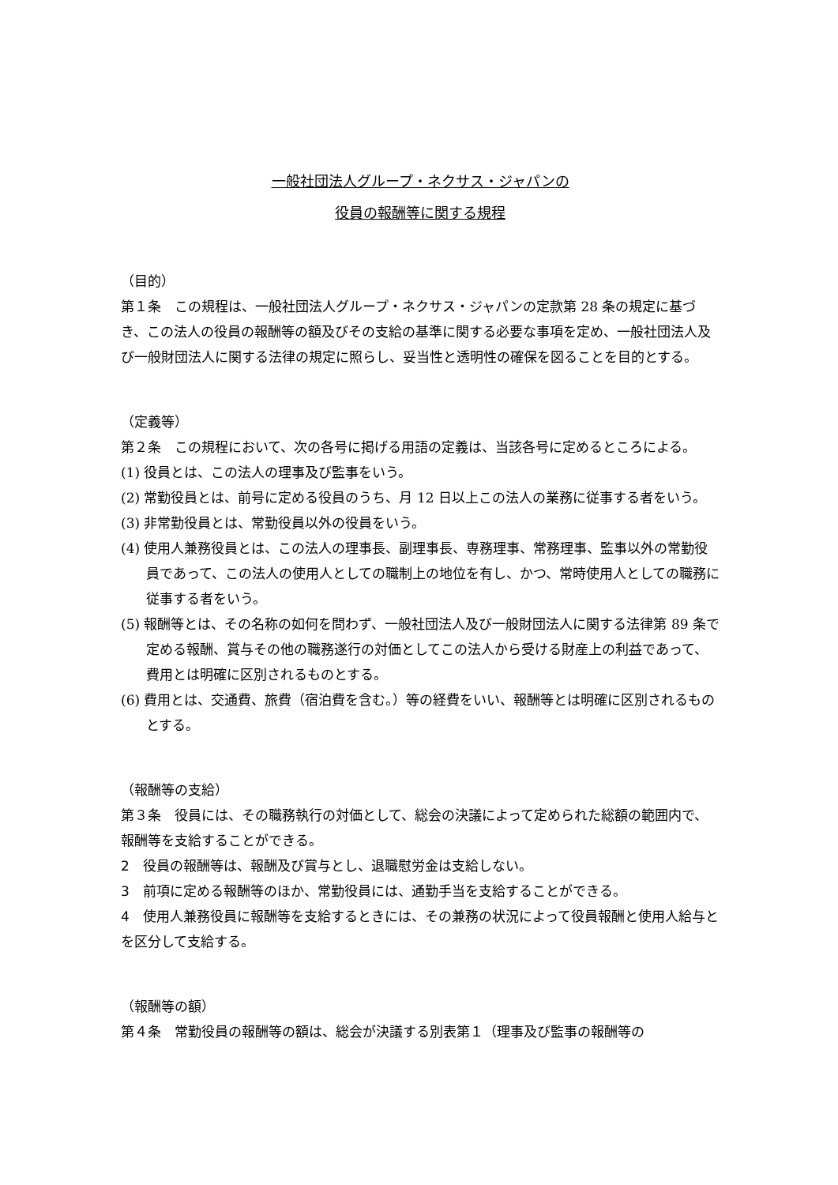一般社団法人グループ・ネクサス・ジャパンの
役員の報酬等に関する規程
（目的）
第１条　この規程は、一般社団法人グループ・ネクサス・ジャパンの定款第 28 条の規定に基づき、この法人の役員の報酬等の額及びその支給の基準に関する必要な事項を定め、一般社団法人及び一般財団法人に関する法律の規定に照らし、妥当性と透明性の確保を図ることを目的とする。
（定義等）
第２条　この規程において、次の各号に掲げる用語の定義は、当該各号に定めるところによる。
(1) 役員とは、この法人の理事及び監事をいう。
(2) 常勤役員とは、前号に定める役員のうち、月 12 日以上この法人の業務に従事する者をいう。
(3) 非常勤役員とは、常勤役員以外の役員をいう。
(4) 使用人兼務役員とは、この法人の理事長、副理事長、専務理事、常務理事、監事以外の常勤役員であって、この法人の使用人としての職制上の地位を有し、かつ、常時使用人としての職務に従事する者をいう。
(5) 報酬等とは、その名称の如何を問わず、一般社団法人及び一般財団法人に関する法律第 89 条で定める報酬、賞与その他の職務遂行の対価としてこの法人から受ける財産上の利益であって、費用とは明確に区別されるものとする。
(6) 費用とは、交通費、旅費（宿泊費を含む。）等の経費をいい、報酬等とは明確に区別されるものとする。
（報酬等の支給）
第３条　役員には、その職務執行の対価として、総会の決議によって定められた総額の範囲内で、報酬等を支給することができる。
2　役員の報酬等は、報酬及び賞与とし、退職慰労金は支給しない。
3　前項に定める報酬等のほか、常勤役員には、通勤手当を支給することができる。
4　使用人兼務役員に報酬等を支給するときには、その兼務の状況によって役員報酬と使用人給与とを区分して支給する。
（報酬等の額）
第４条　常勤役員の報酬等の額は、総会が決議する別表第１（理事及び監事の報酬等の